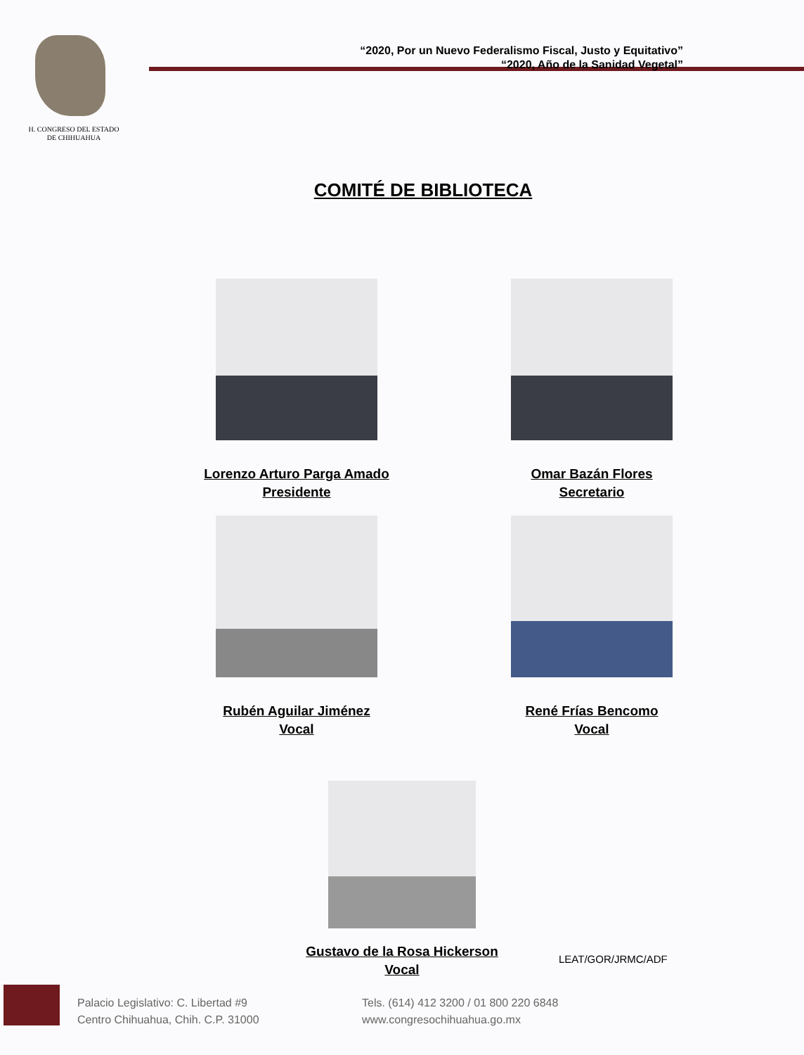H. CONGRESO DEL ESTADO
DE CHIHUAHUA
“2020, Por un Nuevo Federalismo Fiscal, Justo y Equitativo”
“2020, Año de la Sanidad Vegetal”
COMITÉ DE BIBLIOTECA
Lorenzo Arturo Parga Amado
Presidente
Omar Bazán Flores
Secretario
Rubén Aguilar Jiménez
Vocal
René Frías Bencomo
Vocal
Gustavo de la Rosa Hickerson
Vocal
LEAT/GOR/JRMC/ADF
Palacio Legislativo: C. Libertad #9
Centro Chihuahua, Chih. C.P. 31000
Tels. (614) 412 3200 / 01 800 220 6848
www.congresochihuahua.go.mx